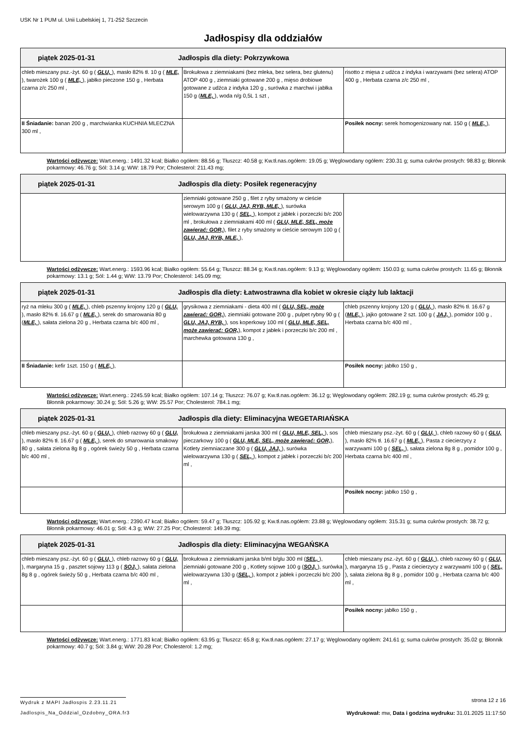USK Nr 1 PUM ul. Unii Lubelskiej 1, 71-252 Szczecin
Jadłospisy dla oddziałów
| piątek 2025-01-31 Jadłospis dla diety: Pokrzywkowa | | |
| --- | --- | --- |
| chleb mieszany psz.-żyt. 60 g ( GLU, ), masło 82% tł. 10 g ( MLE, ), twarożek 100 g ( MLE, ), jabłko pieczone 150 g , Herbata czarna z/c 250 ml , | Brokułowa z ziemniakami (bez mleka, bez selera, bez glutenu) ATOP 400 g , ziemniaki gotowane 200 g , mięso drobiowe gotowane z udźca z indyka 120 g , surówka z marchwi i jabłka 150 g ( MLE, ), woda n/g 0,5L 1 szt , | risotto z mięsa z udźca z indyka i warzywami (bez selera) ATOP 400 g , Herbata czarna z/c 250 ml , |
| II Śniadanie: banan 200 g , marchwianka KUCHNIA MLECZNA 300 ml , | | Posiłek nocny: serek homogenizowany nat. 150 g ( MLE, ), |
Wartości odżywcze: Wart.energ.: 1491.32 kcal; Białko ogółem: 88.56 g; Tłuszcz: 40.58 g; Kw.tł.nas.ogółem: 19.05 g; Węglowodany ogółem: 230.31 g; suma cukrów prostych: 98.83 g; Błonnik pokarmowy: 46.76 g; Sól: 3.14 g; WW: 18.79 Por; Cholesterol: 211.43 mg;
| piątek 2025-01-31 Jadłospis dla diety: Posiłek regeneracyjny | | |
| --- | --- | --- |
| | ziemniaki gotowane 250 g , filet z ryby smażony w cieście serowym 100 g ( GLU, JAJ, RYB, MLE, ), surówka wielowarzywna 130 g ( SEL, ), kompot z jabłek i porzeczki b/c 200 ml , brokułowa z ziemniakami 400 ml ( GLU, MLE, SEL, może zawierać: GOR, ), filet z ryby smażony w cieście serowym 100 g ( GLU, JAJ, RYB, MLE, ), | |
Wartości odżywcze: Wart.energ.: 1593.96 kcal; Białko ogółem: 55.64 g; Tłuszcz: 88.34 g; Kw.tł.nas.ogółem: 9.13 g; Węglowodany ogółem: 150.03 g; suma cukrów prostych: 11.65 g; Błonnik pokarmowy: 13.1 g; Sól: 1.44 g; WW: 13.79 Por; Cholesterol: 145.09 mg;
| piątek 2025-01-31 Jadłospis dla diety: Łatwostrawna dla kobiet w okresie ciąży lub laktacji | | |
| --- | --- | --- |
| ryż na mleku 300 g ( MLE, ), chleb pszenny krojony 120 g ( GLU, ), masło 82% tł. 16.67 g ( MLE, ), serek do smarowania 80 g ( MLE, ), sałata zielona 20 g , Herbata czarna b/c 400 ml , | grysikowa z ziemniakami - dieta 400 ml ( GLU, SEL, może zawierać: GOR, ), ziemniaki gotowane 200 g , pulpet rybny 90 g ( GLU, JAJ, RYB, ), sos koperkowy 100 ml ( GLU, MLE, SEL, może zawierać: GOR, ), kompot z jabłek i porzeczki b/c 200 ml , marchewka gotowana 130 g , | chleb pszenny krojony 120 g ( GLU, ), masło 82% tł. 16.67 g ( MLE, ), jajko gotowane 2 szt. 100 g ( JAJ, ), pomidor 100 g , Herbata czarna b/c 400 ml , |
| II Śniadanie: kefir 1szt. 150 g ( MLE, ), | | Posiłek nocny: jabłko 150 g , |
Wartości odżywcze: Wart.energ.: 2245.59 kcal; Białko ogółem: 107.14 g; Tłuszcz: 76.07 g; Kw.tł.nas.ogółem: 36.12 g; Węglowodany ogółem: 282.19 g; suma cukrów prostych: 45.29 g; Błonnik pokarmowy: 30.24 g; Sól: 5.26 g; WW: 25.57 Por; Cholesterol: 784.1 mg;
| piątek 2025-01-31 Jadłospis dla diety: Eliminacyjna WEGETARIAŃSKA | | |
| --- | --- | --- |
| chleb mieszany psz.-żyt. 60 g ( GLU, ), chleb razowy 60 g ( GLU, ), masło 82% tł. 16.67 g ( MLE, ), serek do smarowania smakowy 80 g , sałata zielona 8g 8 g , ogórek świeży 50 g , Herbata czarna b/c 400 ml , | brokułowa z ziemniakami jarska 300 ml ( GLU, MLE, SEL, ), sos pieczarkowy 100 g ( GLU, MLE, SEL, może zawierać: GOR, ), Kotlety ziemniaczane 300 g ( GLU, JAJ, ), surówka wielowarzywna 130 g ( SEL, ), kompot z jabłek i porzeczki b/c 200 ml , | chleb mieszany psz.-żyt. 60 g ( GLU, ), chleb razowy 60 g ( GLU, ), masło 82% tł. 16.67 g ( MLE, ), Pasta z ciecierzycy z warzywami 100 g ( SEL, ), sałata zielona 8g 8 g , pomidor 100 g , Herbata czarna b/c 400 ml , |
| | | Posiłek nocny: jabłko 150 g , |
Wartości odżywcze: Wart.energ.: 2390.47 kcal; Białko ogółem: 59.47 g; Tłuszcz: 105.92 g; Kw.tł.nas.ogółem: 23.88 g; Węglowodany ogółem: 315.31 g; suma cukrów prostych: 38.72 g; Błonnik pokarmowy: 46.01 g; Sól: 4.3 g; WW: 27.25 Por; Cholesterol: 149.39 mg;
| piątek 2025-01-31 Jadłospis dla diety: Eliminacyjna WEGAŃSKA | | |
| --- | --- | --- |
| chleb mieszany psz.-żyt. 60 g ( GLU, ), chleb razowy 60 g ( GLU, ), margaryna 15 g , pasztet sojowy 113 g ( SOJ, ), sałata zielona 8g 8 g , ogórek świeży 50 g , Herbata czarna b/c 400 ml , | brokułowa z ziemniakami jarska b/ml b/glu 300 ml ( SEL, ), ziemniaki gotowane 200 g , Kotlety sojowe 100 g ( SOJ, ), surówka wielowarzywna 130 g ( SEL, ), kompot z jabłek i porzeczki b/c 200 ml , | chleb mieszany psz.-żyt. 60 g ( GLU, ), chleb razowy 60 g ( GLU, ), margaryna 15 g , Pasta z ciecierzycy z warzywami 100 g ( SEL, ), sałata zielona 8g 8 g , pomidor 100 g , Herbata czarna b/c 400 ml , |
| | | Posiłek nocny: jabłko 150 g , |
Wartości odżywcze: Wart.energ.: 1771.83 kcal; Białko ogółem: 63.95 g; Tłuszcz: 65.8 g; Kw.tł.nas.ogółem: 27.17 g; Węglowodany ogółem: 241.61 g; suma cukrów prostych: 35.02 g; Błonnik pokarmowy: 40.7 g; Sól: 3.84 g; WW: 20.28 Por; Cholesterol: 1.2 mg;
Wydruk z MAPI Jadłospis 2.23.11.21 strona 12 z 16
Jadlospis_Na_Oddzial_Ozdobny_ORA.fr3 Wydrukował: mw, Data i godzina wydruku: 31.01.2025 11:17:50